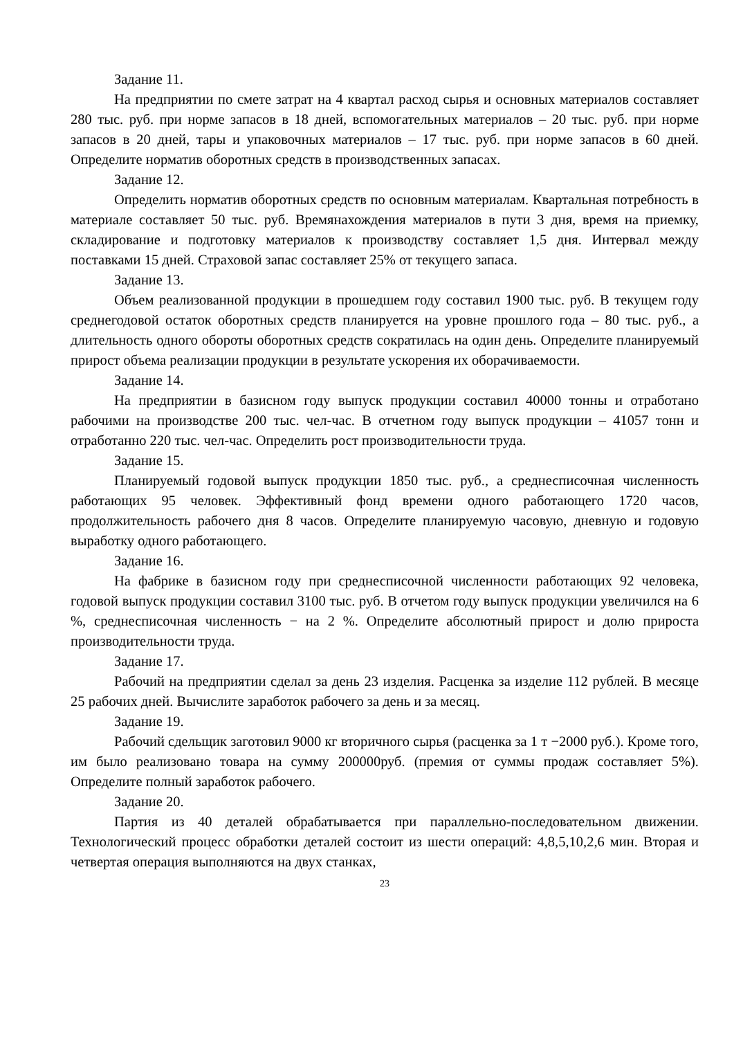Задание 11.
На предприятии по смете затрат на 4 квартал расход сырья и основных материалов составляет 280 тыс. руб. при норме запасов в 18 дней, вспомогательных материалов – 20 тыс. руб. при норме запасов в 20 дней, тары и упаковочных материалов – 17 тыс. руб. при норме запасов в 60 дней. Определите норматив оборотных средств в производственных запасах.
Задание 12.
Определить норматив оборотных средств по основным материалам. Квартальная потребность в материале составляет 50 тыс. руб. Времянахождения материалов в пути 3 дня, время на приемку, складирование и подготовку материалов к производству составляет 1,5 дня. Интервал между поставками 15 дней. Страховой запас составляет 25% от текущего запаса.
Задание 13.
Объем реализованной продукции в прошедшем году составил 1900 тыс. руб. В текущем году среднегодовой остаток оборотных средств планируется на уровне прошлого года – 80 тыс. руб., а длительность одного обороты оборотных средств сократилась на один день. Определите планируемый прирост объема реализации продукции в результате ускорения их оборачиваемости.
Задание 14.
На предприятии в базисном году выпуск продукции составил 40000 тонны и отработано рабочими на производстве 200 тыс. чел-час. В отчетном году выпуск продукции – 41057 тонн и отработанно 220 тыс. чел-час. Определить рост производительности труда.
Задание 15.
Планируемый годовой выпуск продукции 1850 тыс. руб., а среднесписочная численность работающих 95 человек. Эффективный фонд времени одного работающего 1720 часов, продолжительность рабочего дня 8 часов. Определите планируемую часовую, дневную и годовую выработку одного работающего.
Задание 16.
На фабрике в базисном году при среднесписочной численности работающих 92 человека, годовой выпуск продукции составил 3100 тыс. руб. В отчетом году выпуск продукции увеличился на 6 %, среднесписочная численность − на 2 %. Определите абсолютный прирост и долю прироста производительности труда.
Задание 17.
Рабочий на предприятии сделал за день 23 изделия. Расценка за изделие 112 рублей. В месяце 25 рабочих дней. Вычислите заработок рабочего за день и за месяц.
Задание 19.
Рабочий сдельщик заготовил 9000 кг вторичного сырья (расценка за 1 т −2000 руб.). Кроме того, им было реализовано товара на сумму 200000руб. (премия от суммы продаж составляет 5%). Определите полный заработок рабочего.
Задание 20.
Партия из 40 деталей обрабатывается при параллельно-последовательном движении. Технологический процесс обработки деталей состоит из шести операций: 4,8,5,10,2,6 мин. Вторая и четвертая операция выполняются на двух станках,
23